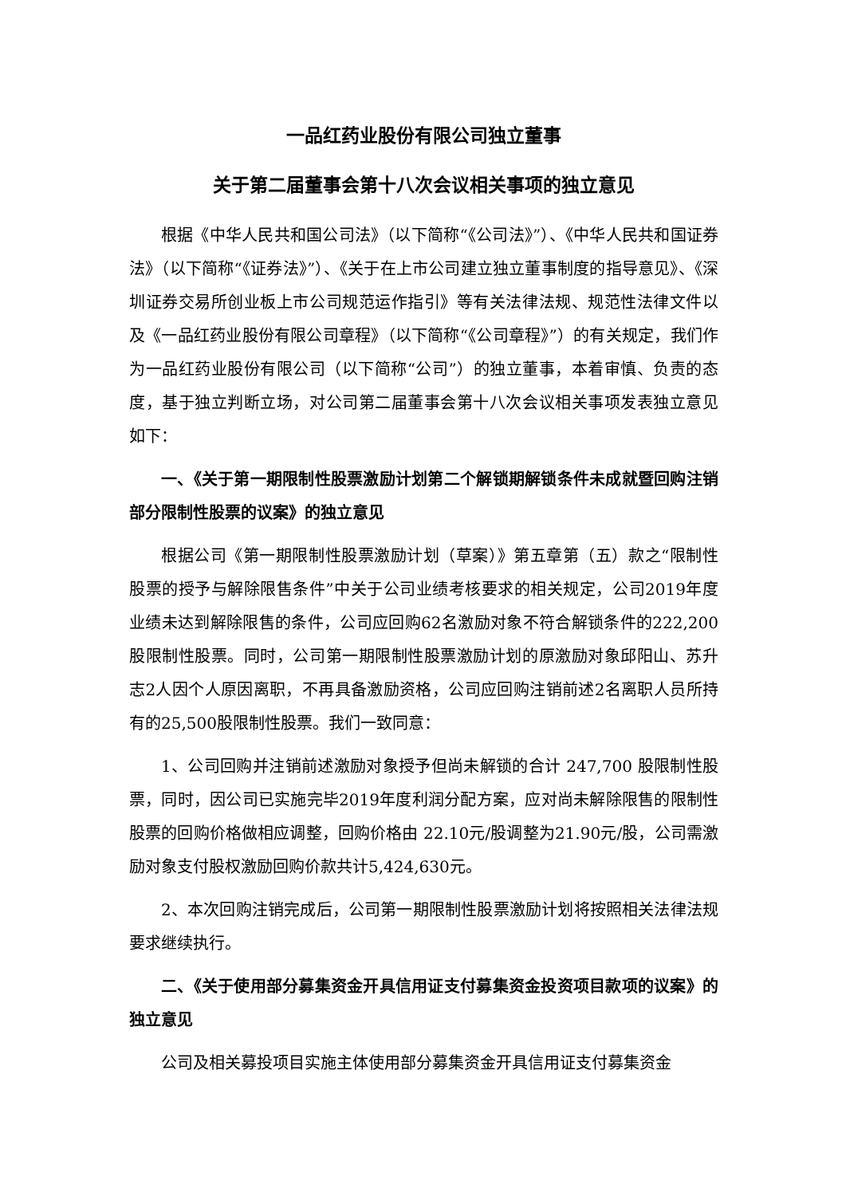一品红药业股份有限公司独立董事
关于第二届董事会第十八次会议相关事项的独立意见
根据《中华人民共和国公司法》（以下简称“《公司法》”）、《中华人民共和国证券法》（以下简称“《证券法》”）、《关于在上市公司建立独立董事制度的指导意见》、《深圳证券交易所创业板上市公司规范运作指引》等有关法律法规、规范性法律文件以及《一品红药业股份有限公司章程》（以下简称“《公司章程》”）的有关规定，我们作为一品红药业股份有限公司（以下简称“公司”）的独立董事，本着审慎、负责的态度，基于独立判断立场，对公司第二届董事会第十八次会议相关事项发表独立意见如下：
一、《关于第一期限制性股票激励计划第二个解锁期解锁条件未成就暨回购注销部分限制性股票的议案》的独立意见
根据公司《第一期限制性股票激励计划（草案）》第五章第（五）款之“限制性股票的授予与解除限售条件”中关于公司业绩考核要求的相关规定，公司2019年度业绩未达到解除限售的条件，公司应回购62名激励对象不符合解锁条件的222,200股限制性股票。同时，公司第一期限制性股票激励计划的原激励对象邱阳山、苏升志2人因个人原因离职，不再具备激励资格，公司应回购注销前述2名离职人员所持有的25,500股限制性股票。我们一致同意：
1、公司回购并注销前述激励对象授予但尚未解锁的合计 247,700 股限制性股票，同时，因公司已实施完毕2019年度利润分配方案，应对尚未解除限售的限制性股票的回购价格做相应调整，回购价格由 22.10元/股调整为21.90元/股，公司需激励对象支付股权激励回购价款共计5,424,630元。
2、本次回购注销完成后，公司第一期限制性股票激励计划将按照相关法律法规要求继续执行。
二、《关于使用部分募集资金开具信用证支付募集资金投资项目款项的议案》的独立意见
公司及相关募投项目实施主体使用部分募集资金开具信用证支付募集资金